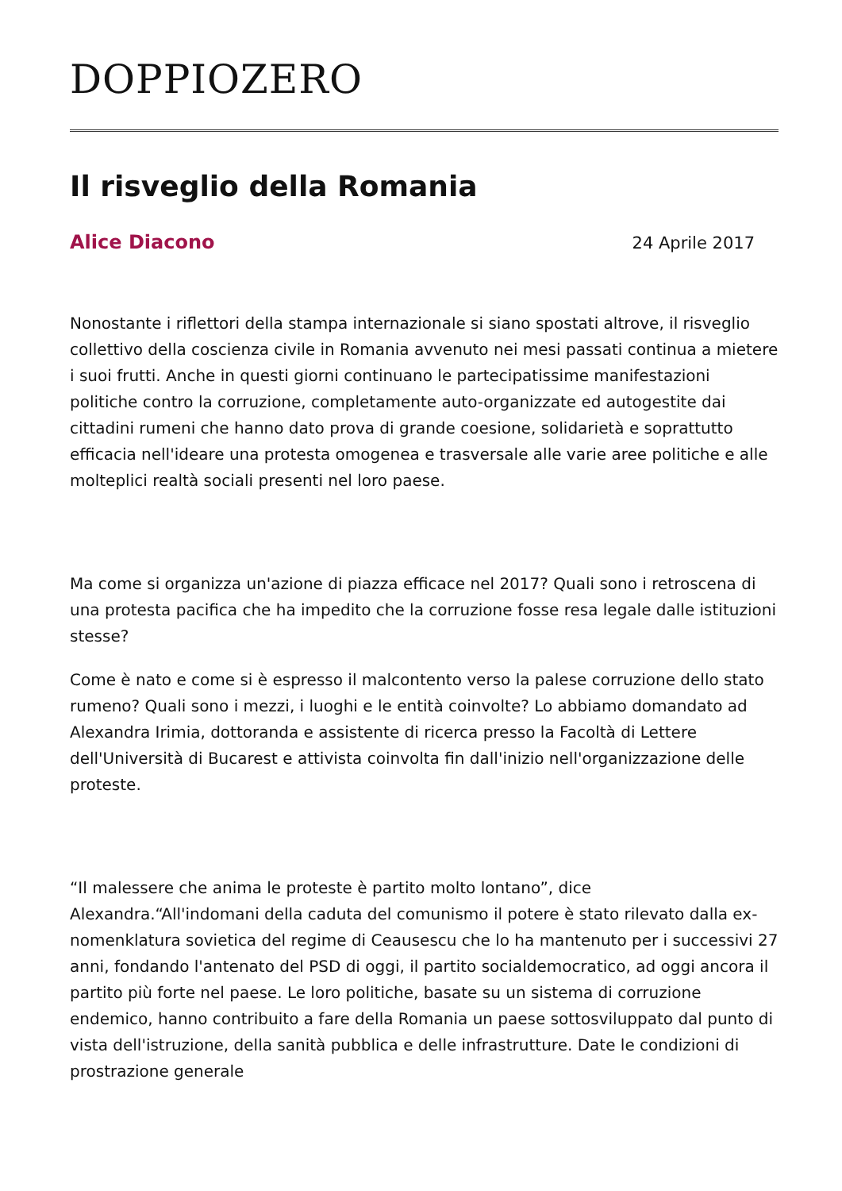DOPPIOZERO
Il risveglio della Romania
Alice Diacono 24 Aprile 2017
Nonostante i riflettori della stampa internazionale si siano spostati altrove, il risveglio collettivo della coscienza civile in Romania avvenuto nei mesi passati continua a mietere i suoi frutti. Anche in questi giorni continuano le partecipatissime manifestazioni politiche contro la corruzione, completamente auto-organizzate ed autogestite dai cittadini rumeni che hanno dato prova di grande coesione, solidarietà e soprattutto efficacia nell'ideare una protesta omogenea e trasversale alle varie aree politiche e alle molteplici realtà sociali presenti nel loro paese.
Ma come si organizza un'azione di piazza efficace nel 2017? Quali sono i retroscena di una protesta pacifica che ha impedito che la corruzione fosse resa legale dalle istituzioni stesse?
Come è nato e come si è espresso il malcontento verso la palese corruzione dello stato rumeno? Quali sono i mezzi, i luoghi e le entità coinvolte? Lo abbiamo domandato ad Alexandra Irimia, dottoranda e assistente di ricerca presso la Facoltà di Lettere dell'Università di Bucarest e attivista coinvolta fin dall'inizio nell'organizzazione delle proteste.
“Il malessere che anima le proteste è partito molto lontano”, dice Alexandra.“All'indomani della caduta del comunismo il potere è stato rilevato dalla ex-nomenklatura sovietica del regime di Ceausescu che lo ha mantenuto per i successivi 27 anni, fondando l'antenato del PSD di oggi, il partito socialdemocratico, ad oggi ancora il partito più forte nel paese. Le loro politiche, basate su un sistema di corruzione endemico, hanno contribuito a fare della Romania un paese sottosviluppato dal punto di vista dell'istruzione, della sanità pubblica e delle infrastrutture. Date le condizioni di prostrazione generale